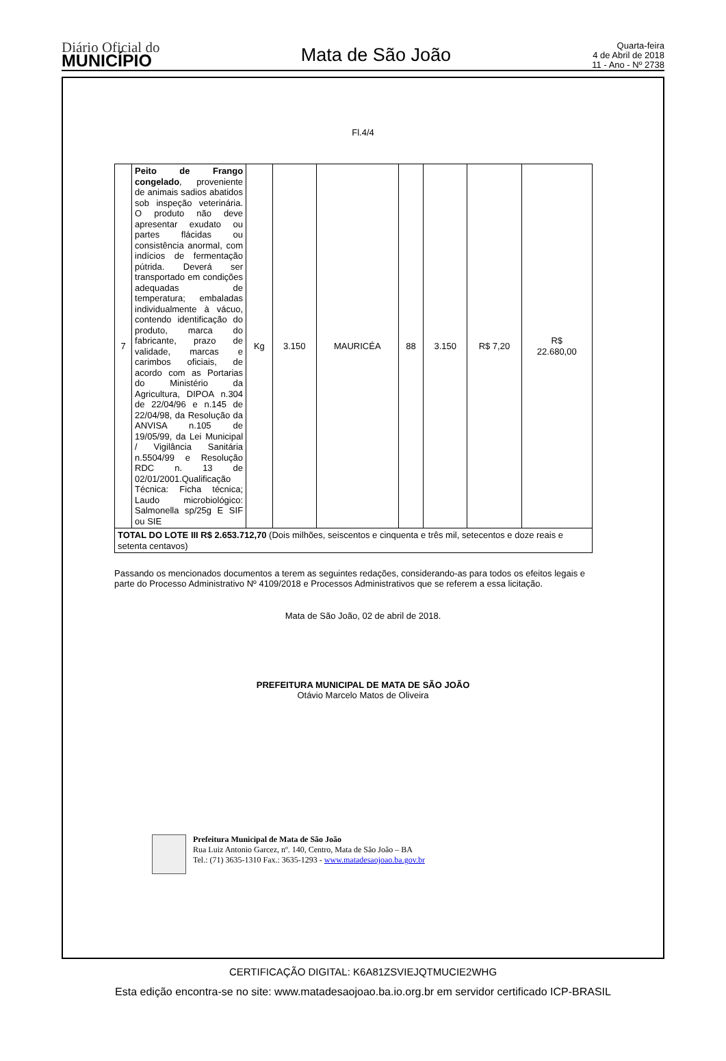Diário Oficial do
MUNICÍPIO
Mata de São João
Quarta-feira
4 de Abril de 2018
11 - Ano - Nº 2738
Fl.4/4
| 7 | Peito de Frango congelado , proveniente de animais sadios abatidos sob inspeção veterinária. O produto não deve apresentar exudato ou partes flácidas ou consistência anormal, com indícios de fermentação pútrida. Deverá ser transportado em condições adequadas de temperatura; embaladas individualmente à vácuo, contendo identificação do produto, marca do fabricante, prazo de validade, marcas e carimbos oficiais, de acordo com as Portarias do Ministério da Agricultura, DIPOA n.304 de 22/04/96 e n.145 de 22/04/98, da Resolução da ANVISA n.105 de 19/05/99, da Lei Municipal / Vigilância Sanitária n.5504/99 e Resolução RDC n. 13 de 02/01/2001.Qualificação Técnica: Ficha técnica; Laudo microbiológico: Salmonella sp/25g E SIF ou SIE | Kg | 3.150 | MAURICÉA | 88 | 3.150 | R$ 7,20 | R$ 22.680,00 |
| TOTAL DO LOTE III R$ 2.653.712,70 (Dois milhões, seiscentos e cinquenta e três mil, setecentos e doze reais e setenta centavos) | | | | | | | | |
Passando os mencionados documentos a terem as seguintes redações, considerando-as para todos os efeitos legais e parte do Processo Administrativo Nº 4109/2018 e Processos Administrativos que se referem a essa licitação.
Mata de São João, 02 de abril de 2018.
PREFEITURA MUNICIPAL DE MATA DE SÃO JOÃO
Otávio Marcelo Matos de Oliveira
Prefeitura Municipal de Mata de São João
Rua Luiz Antonio Garcez, nº. 140, Centro, Mata de São João – BA
Tel.: (71) 3635-1310 Fax.: 3635-1293 - www.matadesaojoao.ba.gov.br
CERTIFICAÇÃO DIGITAL: K6A81ZSVIEJQTMUCIE2WHG
Esta edição encontra-se no site: www.matadesaojoao.ba.io.org.br em servidor certificado ICP-BRASIL